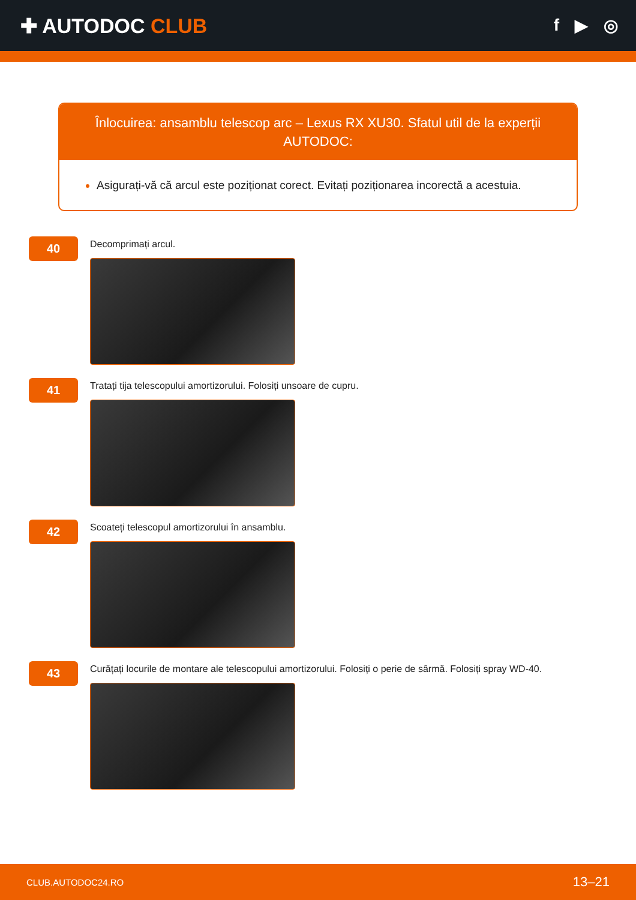✚ AUTODOC CLUB
f ▶ ◎
Înlocuirea: ansamblu telescop arc – Lexus RX XU30. Sfatul util de la experții AUTODOC:
Asigurați-vă că arcul este poziționat corect. Evitați poziționarea incorectă a acestuia.
40
Decomprimați arcul.
41
Tratați tija telescopului amortizorului. Folosiți unsoare de cupru.
42
Scoateți telescopul amortizorului în ansamblu.
43
Curățați locurile de montare ale telescopului amortizorului. Folosiți o perie de sârmă. Folosiți spray WD-40.
CLUB.AUTODOC24.RO 13–21